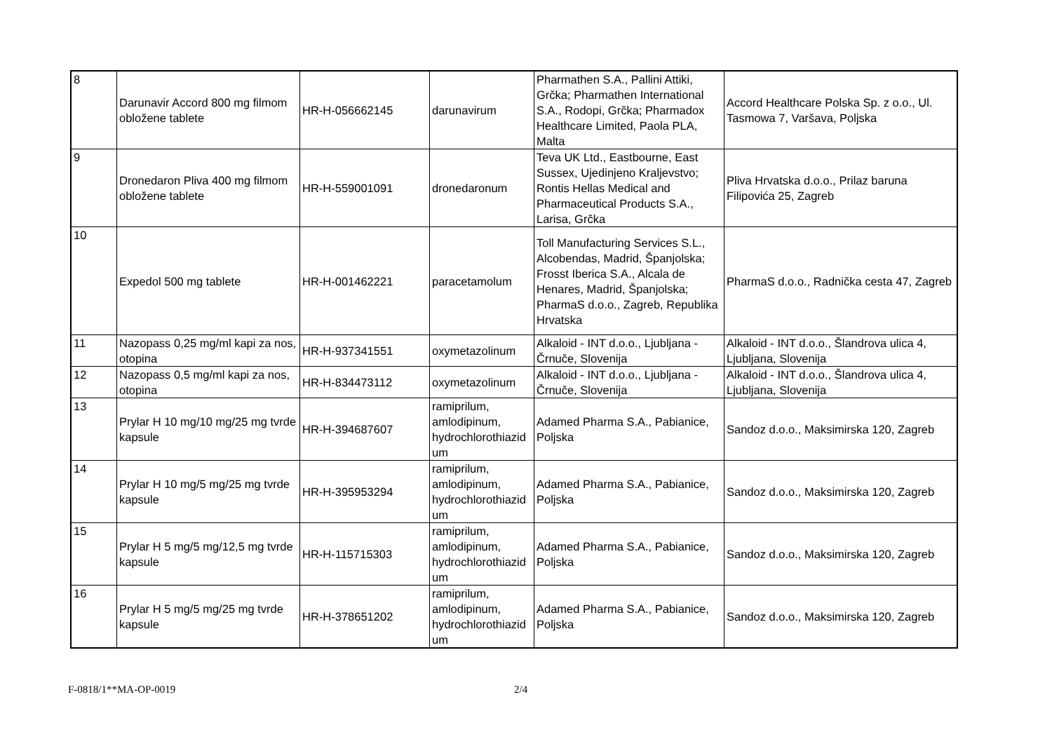| 8 | Darunavir Accord 800 mg filmom obložene tablete | HR-H-056662145 | darunavirum | Pharmathen S.A., Pallini Attiki, Grčka; Pharmathen International S.A., Rodopi, Grčka; Pharmadox Healthcare Limited, Paola PLA, Malta | Accord Healthcare Polska Sp. z o.o., Ul. Tasmowa 7, Varšava, Poljska |
| 9 | Dronedaron Pliva 400 mg filmom obložene tablete | HR-H-559001091 | dronedaronum | Teva UK Ltd., Eastbourne, East Sussex, Ujedinjeno Kraljevstvo; Rontis Hellas Medical and Pharmaceutical Products S.A., Larisa, Grčka | Pliva Hrvatska d.o.o., Prilaz baruna Filipovića 25, Zagreb |
| 10 | Expedol 500 mg tablete | HR-H-001462221 | paracetamolum | Toll Manufacturing Services S.L., Alcobendas, Madrid, Španjolska; Frosst Iberica S.A., Alcala de Henares, Madrid, Španjolska; PharmaS d.o.o., Zagreb, Republika Hrvatska | PharmaS d.o.o., Radnička cesta 47, Zagreb |
| 11 | Nazopass 0,25 mg/ml kapi za nos, otopina | HR-H-937341551 | oxymetazolinum | Alkaloid - INT d.o.o., Ljubljana - Črnuče, Slovenija | Alkaloid - INT d.o.o., Šlandrova ulica 4, Ljubljana, Slovenija |
| 12 | Nazopass 0,5 mg/ml kapi za nos, otopina | HR-H-834473112 | oxymetazolinum | Alkaloid - INT d.o.o., Ljubljana - Črnuče, Slovenija | Alkaloid - INT d.o.o., Šlandrova ulica 4, Ljubljana, Slovenija |
| 13 | Prylar H 10 mg/10 mg/25 mg tvrde kapsule | HR-H-394687607 | ramiprilum, amlodipinum, hydrochlorothiazid um | Adamed Pharma S.A., Pabianice, Poljska | Sandoz d.o.o., Maksimirska 120, Zagreb |
| 14 | Prylar H 10 mg/5 mg/25 mg tvrde kapsule | HR-H-395953294 | ramiprilum, amlodipinum, hydrochlorothiazid um | Adamed Pharma S.A., Pabianice, Poljska | Sandoz d.o.o., Maksimirska 120, Zagreb |
| 15 | Prylar H 5 mg/5 mg/12,5 mg tvrde kapsule | HR-H-115715303 | ramiprilum, amlodipinum, hydrochlorothiazid um | Adamed Pharma S.A., Pabianice, Poljska | Sandoz d.o.o., Maksimirska 120, Zagreb |
| 16 | Prylar H 5 mg/5 mg/25 mg tvrde kapsule | HR-H-378651202 | ramiprilum, amlodipinum, hydrochlorothiazid um | Adamed Pharma S.A., Pabianice, Poljska | Sandoz d.o.o., Maksimirska 120, Zagreb |
F-0818/1**MA-OP-0019 2/4